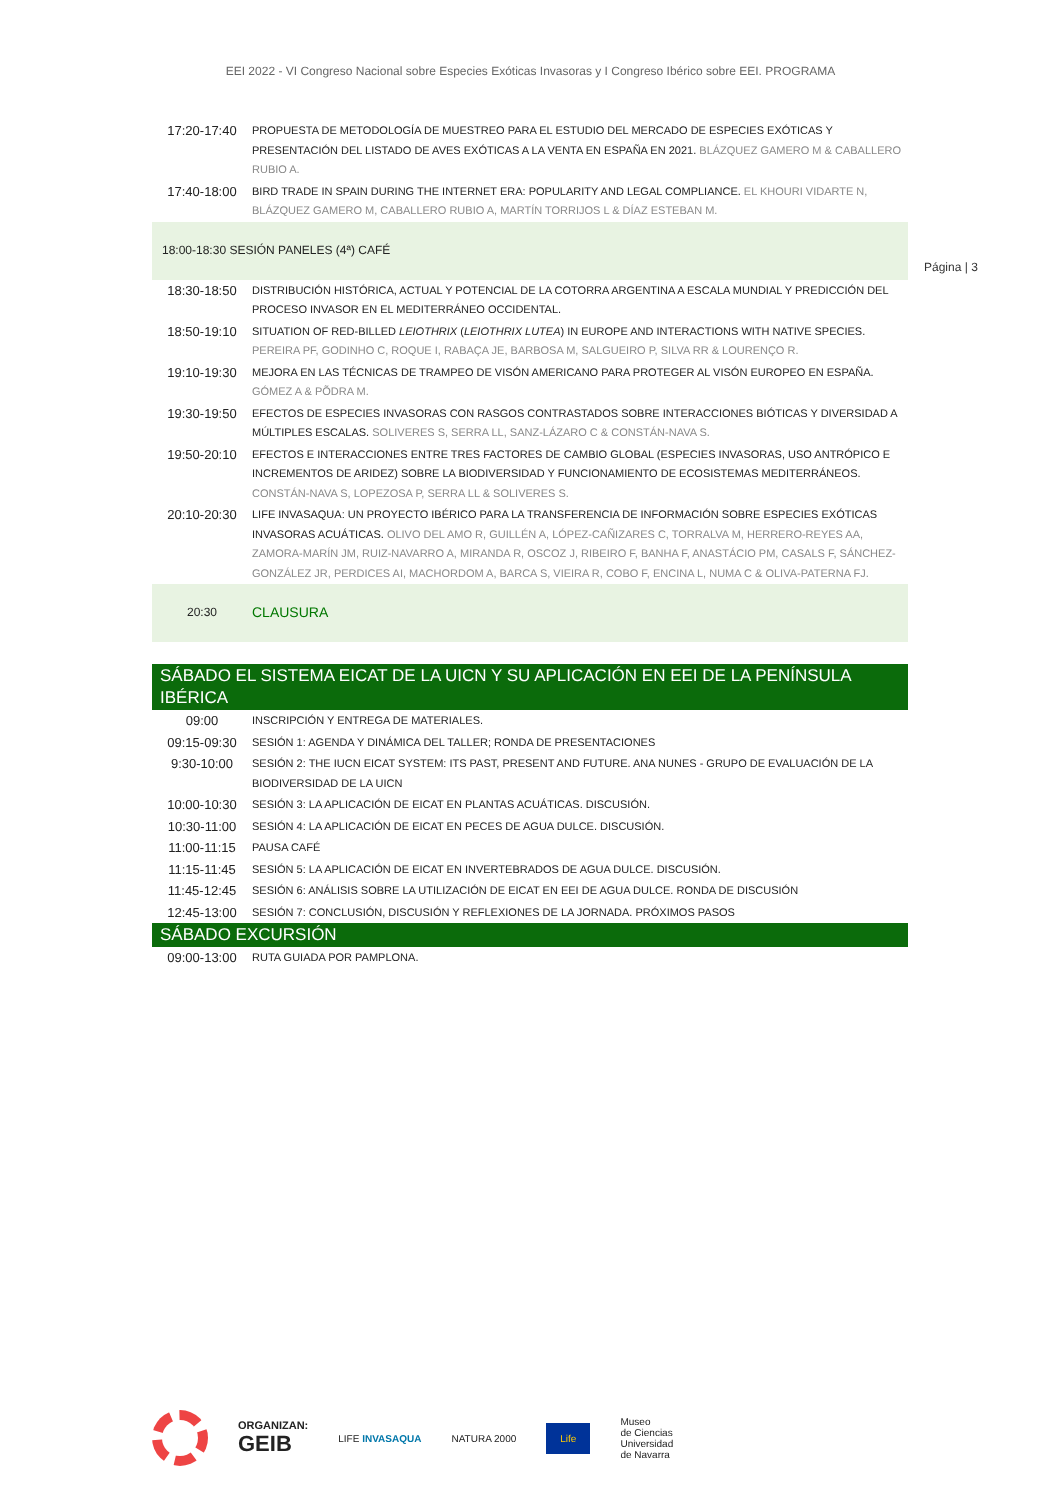EEI 2022 - VI Congreso Nacional sobre Especies Exóticas Invasoras y I Congreso Ibérico sobre EEI. PROGRAMA
Página | 3
| 17:20-17:40 | PROPUESTA DE METODOLOGÍA DE MUESTREO PARA EL ESTUDIO DEL MERCADO DE ESPECIES EXÓTICAS Y PRESENTACIÓN DEL LISTADO DE AVES EXÓTICAS A LA VENTA EN ESPAÑA EN 2021. BLÁZQUEZ GAMERO M & CABALLERO RUBIO A. |
| 17:40-18:00 | BIRD TRADE IN SPAIN DURING THE INTERNET ERA: POPULARITY AND LEGAL COMPLIANCE. EL KHOURI VIDARTE N, BLÁZQUEZ GAMERO M, CABALLERO RUBIO A, MARTÍN TORRIJOS L & DÍAZ ESTEBAN M. |
| 18:00-18:30 SESIÓN PANELES (4ª) CAFÉ | |
| 18:30-18:50 | DISTRIBUCIÓN HISTÓRICA, ACTUAL Y POTENCIAL DE LA COTORRA ARGENTINA A ESCALA MUNDIAL Y PREDICCIÓN DEL PROCESO INVASOR EN EL MEDITERRÁNEO OCCIDENTAL. |
| 18:50-19:10 | SITUATION OF RED-BILLED LEIOTHRIX ( LEIOTHRIX LUTEA ) IN EUROPE AND INTERACTIONS WITH NATIVE SPECIES. PEREIRA PF, GODINHO C, ROQUE I, RABAÇA JE, BARBOSA M, SALGUEIRO P, SILVA RR & LOURENÇO R. |
| 19:10-19:30 | MEJORA EN LAS TÉCNICAS DE TRAMPEO DE VISÓN AMERICANO PARA PROTEGER AL VISÓN EUROPEO EN ESPAÑA. GÓMEZ A & PÕDRA M. |
| 19:30-19:50 | EFECTOS DE ESPECIES INVASORAS CON RASGOS CONTRASTADOS SOBRE INTERACCIONES BIÓTICAS Y DIVERSIDAD A MÚLTIPLES ESCALAS. SOLIVERES S, SERRA LL, SANZ-LÁZARO C & CONSTÁN-NAVA S. |
| 19:50-20:10 | EFECTOS E INTERACCIONES ENTRE TRES FACTORES DE CAMBIO GLOBAL (ESPECIES INVASORAS, USO ANTRÓPICO E INCREMENTOS DE ARIDEZ) SOBRE LA BIODIVERSIDAD Y FUNCIONAMIENTO DE ECOSISTEMAS MEDITERRÁNEOS. CONSTÁN-NAVA S, LOPEZOSA P, SERRA LL & SOLIVERES S. |
| 20:10-20:30 | LIFE INVASAQUA: UN PROYECTO IBÉRICO PARA LA TRANSFERENCIA DE INFORMACIÓN SOBRE ESPECIES EXÓTICAS INVASORAS ACUÁTICAS. OLIVO DEL AMO R, GUILLÉN A, LÓPEZ-CAÑIZARES C, TORRALVA M, HERRERO-REYES AA, ZAMORA-MARÍN JM, RUIZ-NAVARRO A, MIRANDA R, OSCOZ J, RIBEIRO F, BANHA F, ANASTÁCIO PM, CASALS F, SÁNCHEZ-GONZÁLEZ JR, PERDICES AI, MACHORDOM A, BARCA S, VIEIRA R, COBO F, ENCINA L, NUMA C & OLIVA-PATERNA FJ. |
| 20:30 | CLAUSURA |
| SÁBADO EL SISTEMA EICAT DE LA UICN Y SU APLICACIÓN EN EEI DE LA PENÍNSULA IBÉRICA | |
| 09:00 | INSCRIPCIÓN Y ENTREGA DE MATERIALES. |
| 09:15-09:30 | SESIÓN 1: AGENDA Y DINÁMICA DEL TALLER; RONDA DE PRESENTACIONES |
| 9:30-10:00 | SESIÓN 2: THE IUCN EICAT SYSTEM: ITS PAST, PRESENT AND FUTURE. ANA NUNES - GRUPO DE EVALUACIÓN DE LA BIODIVERSIDAD DE LA UICN |
| 10:00-10:30 | SESIÓN 3: LA APLICACIÓN DE EICAT EN PLANTAS ACUÁTICAS. DISCUSIÓN. |
| 10:30-11:00 | SESIÓN 4: LA APLICACIÓN DE EICAT EN PECES DE AGUA DULCE. DISCUSIÓN. |
| 11:00-11:15 | PAUSA CAFÉ |
| 11:15-11:45 | SESIÓN 5: LA APLICACIÓN DE EICAT EN INVERTEBRADOS DE AGUA DULCE. DISCUSIÓN. |
| 11:45-12:45 | SESIÓN 6: ANÁLISIS SOBRE LA UTILIZACIÓN DE EICAT EN EEI DE AGUA DULCE. RONDA DE DISCUSIÓN |
| 12:45-13:00 | SESIÓN 7: CONCLUSIÓN, DISCUSIÓN Y REFLEXIONES DE LA JORNADA. PRÓXIMOS PASOS |
| SÁBADO EXCURSIÓN | |
| 09:00-13:00 | RUTA GUIADA POR PAMPLONA. |
ORGANIZAN:
GEIB
LIFE INVASAQUA NATURA 2000
Life
Museo
de Ciencias
Universidad
de Navarra